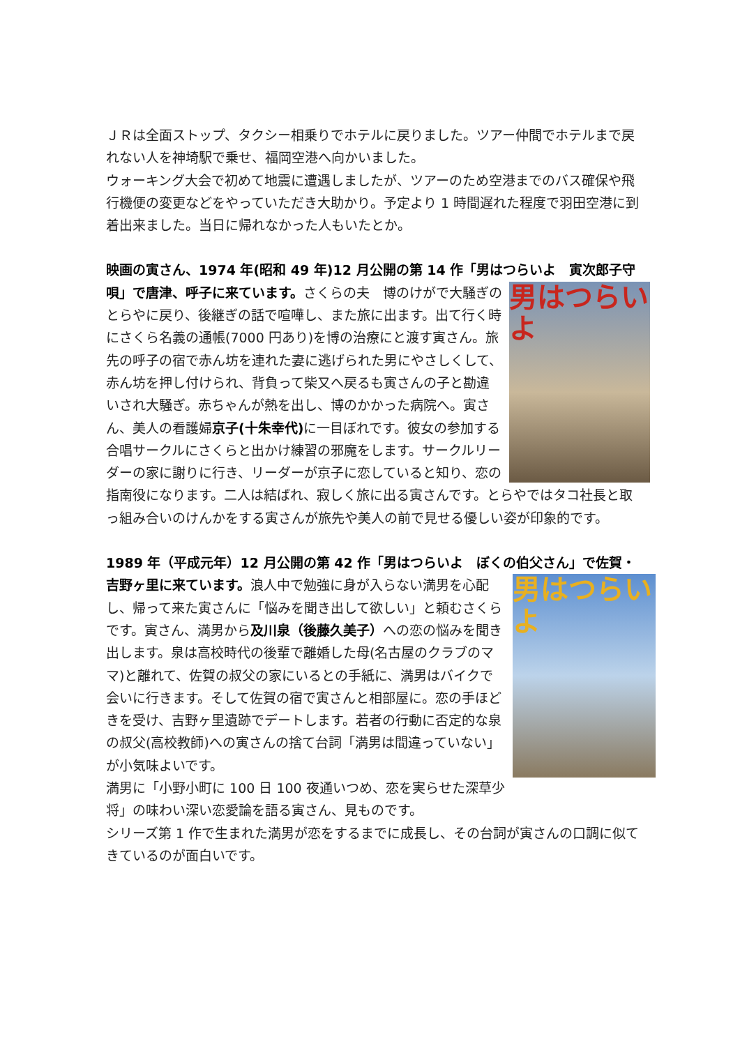ＪＲは全面ストップ、タクシー相乗りでホテルに戻りました。ツアー仲間でホテルまで戻れない人を神埼駅で乗せ、福岡空港へ向かいました。
ウォーキング大会で初めて地震に遭遇しましたが、ツアーのため空港までのバス確保や飛行機便の変更などをやっていただき大助かり。予定より 1 時間遅れた程度で羽田空港に到着出来ました。当日に帰れなかった人もいたとか。
映画の寅さん、1974 年(昭和 49 年)12 月公開の第 14 作「男はつらいよ　寅次郎子守唄」で唐津、呼子に来ています。 男はつらいよ さくらの夫　博のけがで大騒ぎのとらやに戻り、後継ぎの話で喧嘩し、また旅に出ます。出て行く時にさくら名義の通帳(7000 円あり)を博の治療にと渡す寅さん。旅先の呼子の宿で赤ん坊を連れた妻に逃げられた男にやさしくして、赤ん坊を押し付けられ、背負って柴又へ戻るも寅さんの子と勘違いされ大騒ぎ。赤ちゃんが熱を出し、博のかかった病院へ。寅さん、美人の看護婦京子(十朱幸代) に一目ぼれです。彼女の参加する合唱サークルにさくらと出かけ練習の邪魔をします。サークルリーダーの家に謝りに行き、リーダーが京子に恋していると知り、恋の指南役になります。二人は結ばれ、寂しく旅に出る寅さんです。とらやではタコ社長と取っ組み合いのけんかをする寅さんが旅先や美人の前で見せる優しい姿が印象的です。
1989 年（平成元年）12 月公開の第 42 作「男はつらいよ　ぼくの伯父さん」で佐賀・吉野ヶ里に来ています。 男はつらいよ 浪人中で勉強に身が入らない満男を心配し、帰って来た寅さんに「悩みを聞き出して欲しい」と頼むさくらです。寅さん、満男から及川泉（後藤久美子）への恋の悩みを聞き出します。泉は高校時代の後輩で離婚した母(名古屋のクラブのママ)と離れて、佐賀の叔父の家にいるとの手紙に、満男はバイクで会いに行きます。そして佐賀の宿で寅さんと相部屋に。恋の手ほどきを受け、吉野ヶ里遺跡でデートします。若者の行動に否定的な泉の叔父(高校教師)への寅さんの捨て台詞「満男は間違っていない」が小気味よいです。
満男に「小野小町に 100 日 100 夜通いつめ、恋を実らせた深草少将」の味わい深い恋愛論を語る寅さん、見ものです。
シリーズ第 1 作で生まれた満男が恋をするまでに成長し、その台詞が寅さんの口調に似てきているのが面白いです。